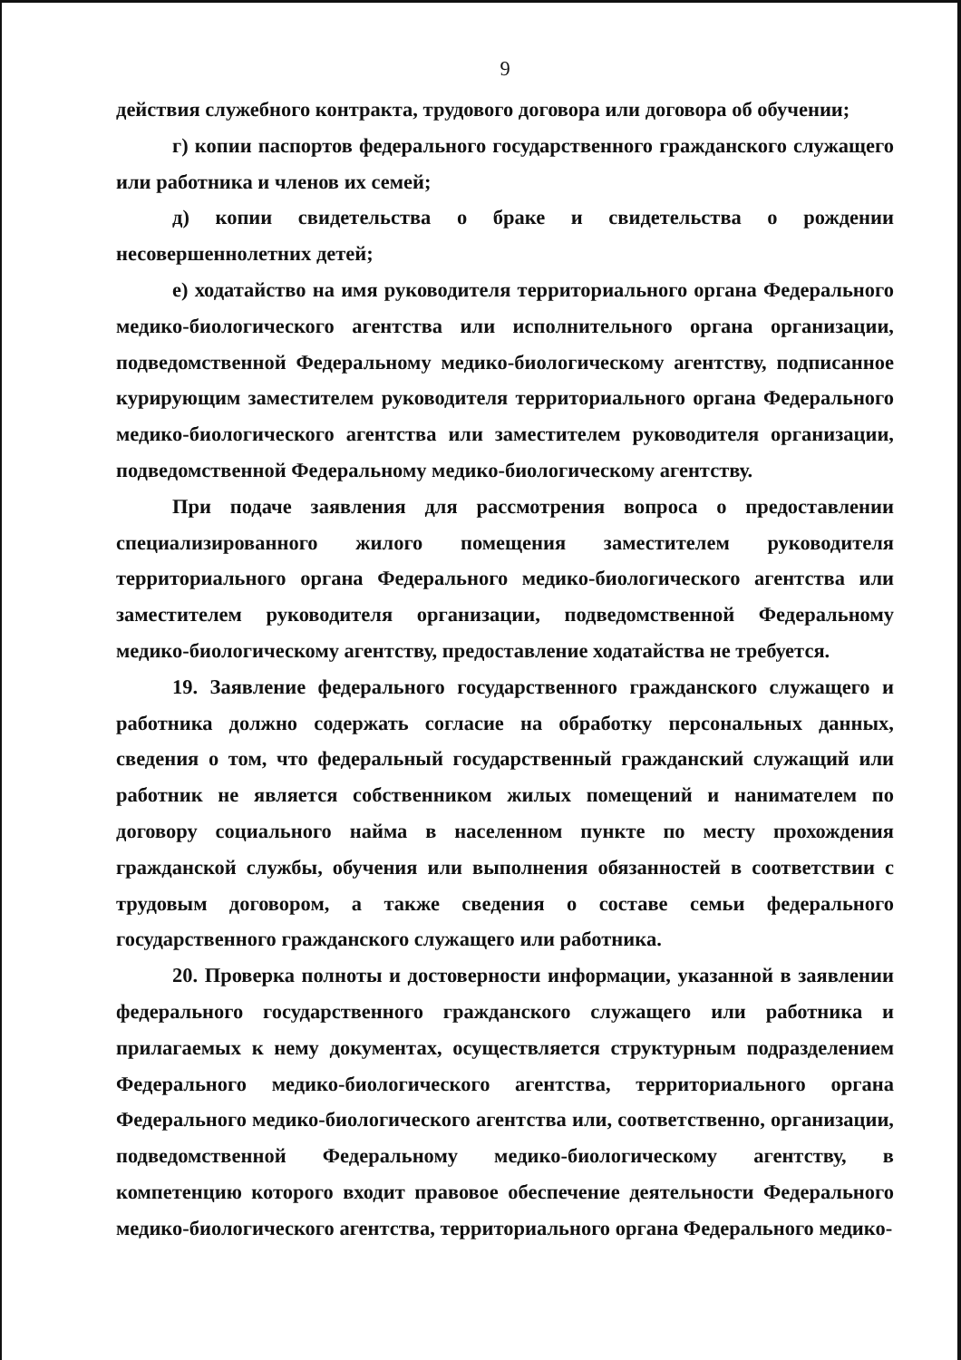9
действия служебного контракта, трудового договора или договора об обучении;
г) копии паспортов федерального государственного гражданского служащего или работника и членов их семей;
д) копии свидетельства о браке и свидетельства о рождении несовершеннолетних детей;
е) ходатайство на имя руководителя территориального органа Федерального медико-биологического агентства или исполнительного органа организации, подведомственной Федеральному медико-биологическому агентству, подписанное курирующим заместителем руководителя территориального органа Федерального медико-биологического агентства или заместителем руководителя организации, подведомственной Федеральному медико-биологическому агентству.
При подаче заявления для рассмотрения вопроса о предоставлении специализированного жилого помещения заместителем руководителя территориального органа Федерального медико-биологического агентства или заместителем руководителя организации, подведомственной Федеральному медико-биологическому агентству, предоставление ходатайства не требуется.
19. Заявление федерального государственного гражданского служащего и работника должно содержать согласие на обработку персональных данных, сведения о том, что федеральный государственный гражданский служащий или работник не является собственником жилых помещений и нанимателем по договору социального найма в населенном пункте по месту прохождения гражданской службы, обучения или выполнения обязанностей в соответствии с трудовым договором, а также сведения о составе семьи федерального государственного гражданского служащего или работника.
20. Проверка полноты и достоверности информации, указанной в заявлении федерального государственного гражданского служащего или работника и прилагаемых к нему документах, осуществляется структурным подразделением Федерального медико-биологического агентства, территориального органа Федерального медико-биологического агентства или, соответственно, организации, подведомственной Федеральному медико-биологическому агентству, в компетенцию которого входит правовое обеспечение деятельности Федерального медико-биологического агентства, территориального органа Федерального медико-